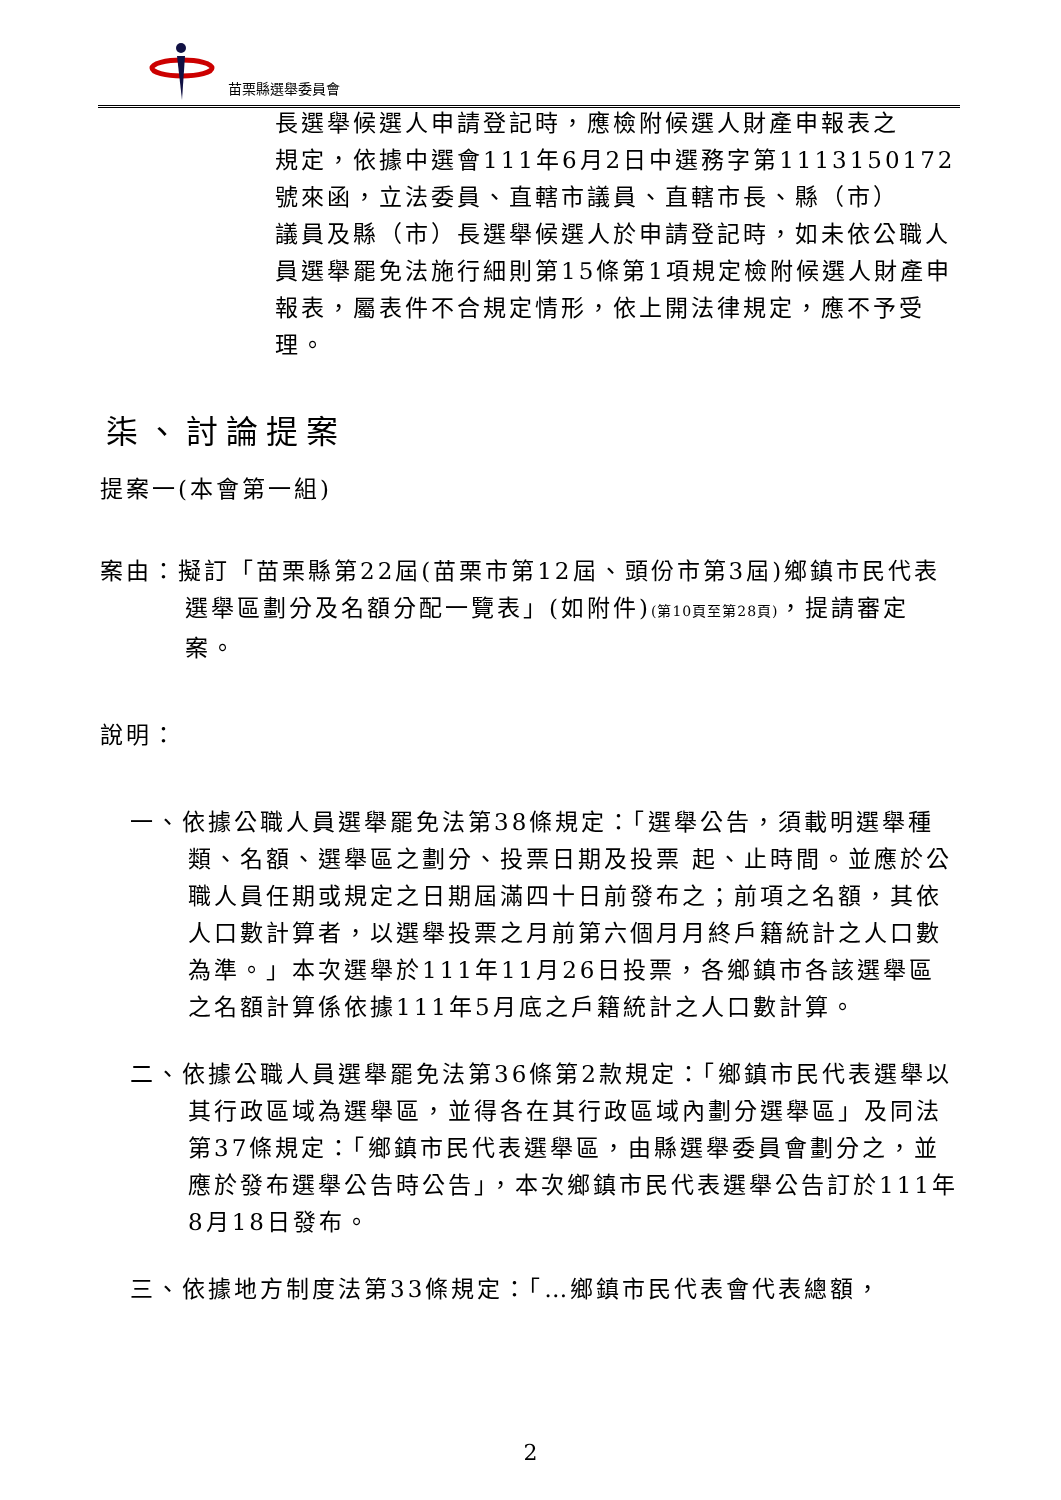苗栗縣選舉委員會
長選舉候選人申請登記時，應檢附候選人財產申報表之
規定，依據中選會111年6月2日中選務字第1113150172
號來函，立法委員、直轄市議員、直轄市長、縣（市）
議員及縣（市）長選舉候選人於申請登記時，如未依公職人員選舉罷免法施行細則第15條第1項規定檢附候選人財產申報表，屬表件不合規定情形，依上開法律規定，應不予受理。
柒、討論提案
提案一(本會第一組)
案由：擬訂「苗栗縣第22屆(苗栗市第12屆、頭份市第3屆)鄉鎮市民代表選舉區劃分及名額分配一覽表」(如附件)(第10頁至第28頁)，提請審定案。
說明：
一、依據公職人員選舉罷免法第38條規定：「選舉公告，須載明選舉種類、名額、選舉區之劃分、投票日期及投票 起、止時間。並應於公職人員任期或規定之日期屆滿四十日前發布之；前項之名額，其依人口數計算者，以選舉投票之月前第六個月月終戶籍統計之人口數為準。」本次選舉於111年11月26日投票，各鄉鎮市各該選舉區之名額計算係依據111年5月底之戶籍統計之人口數計算。
二、依據公職人員選舉罷免法第36條第2款規定：「鄉鎮市民代表選舉以其行政區域為選舉區，並得各在其行政區域內劃分選舉區」及同法第37條規定：「鄉鎮市民代表選舉區，由縣選舉委員會劃分之，並應於發布選舉公告時公告」，本次鄉鎮市民代表選舉公告訂於111年8月18日發布。
三、依據地方制度法第33條規定：「…鄉鎮市民代表會代表總額，
2